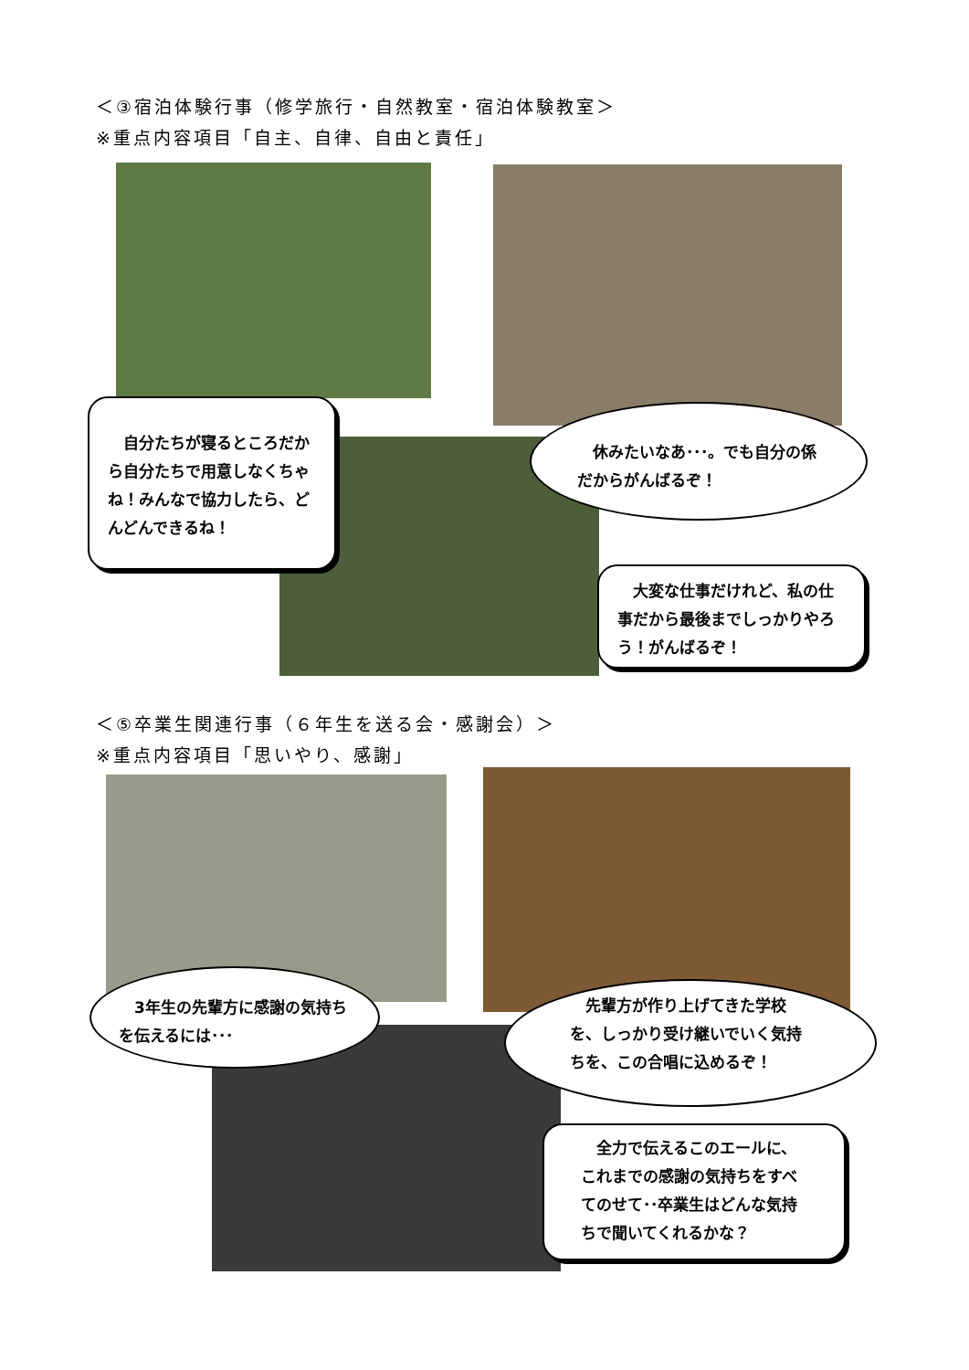＜③宿泊体験行事（修学旅行・自然教室・宿泊体験教室＞
※重点内容項目「自主、自律、自由と責任」
　自分たちが寝るところだから自分たちで用意しなくちゃね！みんなで協力したら、どんどんできるね！
　休みたいなあ･･･。でも自分の係だからがんばるぞ！
　大変な仕事だけれど、私の仕事だから最後までしっかりやろう！がんばるぞ！
＜⑤卒業生関連行事（６年生を送る会・感謝会）＞
※重点内容項目「思いやり、感謝」
　3年生の先輩方に感謝の気持ちを伝えるには･･･
　先輩方が作り上げてきた学校を、しっかり受け継いでいく気持ちを、この合唱に込めるぞ！
　全力で伝えるこのエールに、これまでの感謝の気持ちをすべてのせて･･卒業生はどんな気持ちで聞いてくれるかな？